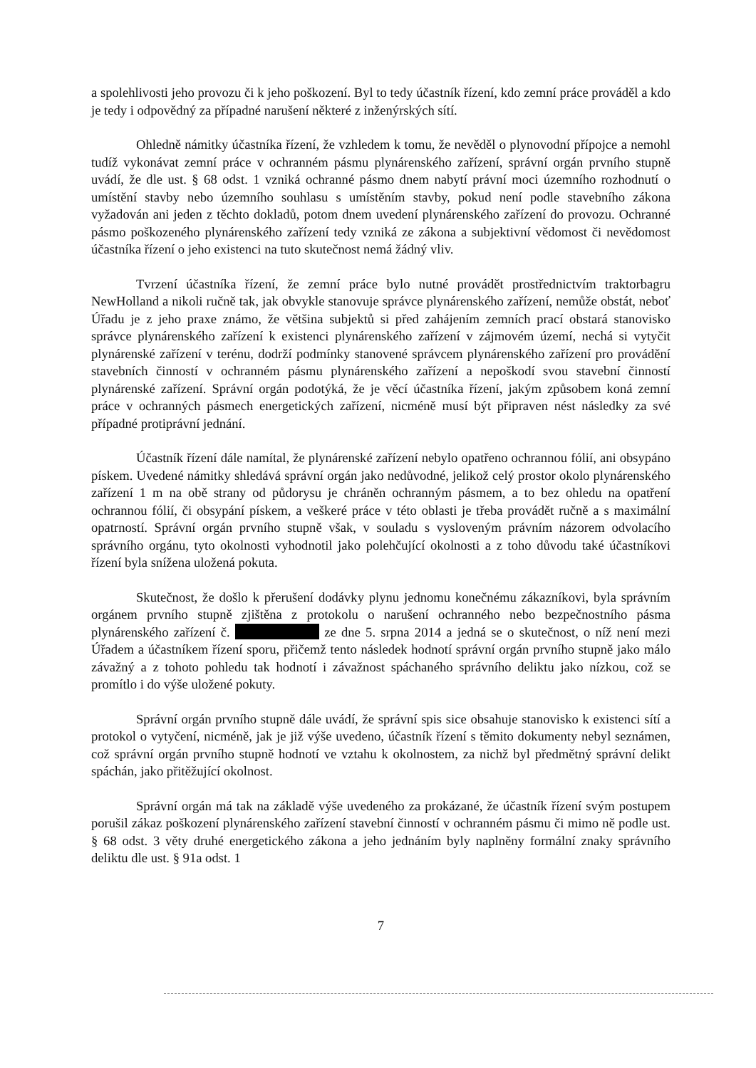a spolehlivosti jeho provozu či k jeho poškození. Byl to tedy účastník řízení, kdo zemní práce prováděl a kdo je tedy i odpovědný za případné narušení některé z inženýrských sítí.
Ohledně námitky účastníka řízení, že vzhledem k tomu, že nevěděl o plynovodní přípojce a nemohl tudíž vykonávat zemní práce v ochranném pásmu plynárenského zařízení, správní orgán prvního stupně uvádí, že dle ust. § 68 odst. 1 vzniká ochranné pásmo dnem nabytí právní moci územního rozhodnutí o umístění stavby nebo územního souhlasu s umístěním stavby, pokud není podle stavebního zákona vyžadován ani jeden z těchto dokladů, potom dnem uvedení plynárenského zařízení do provozu. Ochranné pásmo poškozeného plynárenského zařízení tedy vzniká ze zákona a subjektivní vědomost či nevědomost účastníka řízení o jeho existenci na tuto skutečnost nemá žádný vliv.
Tvrzení účastníka řízení, že zemní práce bylo nutné provádět prostřednictvím traktorbagru NewHolland a nikoli ručně tak, jak obvykle stanovuje správce plynárenského zařízení, nemůže obstát, neboť Úřadu je z jeho praxe známo, že většina subjektů si před zahájením zemních prací obstará stanovisko správce plynárenského zařízení k existenci plynárenského zařízení v zájmovém území, nechá si vytyčit plynárenské zařízení v terénu, dodrží podmínky stanovené správcem plynárenského zařízení pro provádění stavebních činností v ochranném pásmu plynárenského zařízení a nepoškodí svou stavební činností plynárenské zařízení. Správní orgán podotýká, že je věcí účastníka řízení, jakým způsobem koná zemní práce v ochranných pásmech energetických zařízení, nicméně musí být připraven nést následky za své případné protiprávní jednání.
Účastník řízení dále namítal, že plynárenské zařízení nebylo opatřeno ochrannou fólií, ani obsypáno pískem. Uvedené námitky shledává správní orgán jako nedůvodné, jelikož celý prostor okolo plynárenského zařízení 1 m na obě strany od půdorysu je chráněn ochranným pásmem, a to bez ohledu na opatření ochrannou fólií, či obsypání pískem, a veškeré práce v této oblasti je třeba provádět ručně a s maximální opatrností. Správní orgán prvního stupně však, v souladu s vysloveným právním názorem odvolacího správního orgánu, tyto okolnosti vyhodnotil jako polehčující okolnosti a z toho důvodu také účastníkovi řízení byla snížena uložená pokuta.
Skutečnost, že došlo k přerušení dodávky plynu jednomu konečnému zákazníkovi, byla správním orgánem prvního stupně zjištěna z protokolu o narušení ochranného nebo bezpečnostního pásma plynárenského zařízení č. ze dne 5. srpna 2014 a jedná se o skutečnost, o níž není mezi Úřadem a účastníkem řízení sporu, přičemž tento následek hodnotí správní orgán prvního stupně jako málo závažný a z tohoto pohledu tak hodnotí i závažnost spáchaného správního deliktu jako nízkou, což se promítlo i do výše uložené pokuty.
Správní orgán prvního stupně dále uvádí, že správní spis sice obsahuje stanovisko k existenci sítí a protokol o vytyčení, nicméně, jak je již výše uvedeno, účastník řízení s těmito dokumenty nebyl seznámen, což správní orgán prvního stupně hodnotí ve vztahu k okolnostem, za nichž byl předmětný správní delikt spáchán, jako přitěžující okolnost.
Správní orgán má tak na základě výše uvedeného za prokázané, že účastník řízení svým postupem porušil zákaz poškození plynárenského zařízení stavební činností v ochranném pásmu či mimo ně podle ust. § 68 odst. 3 věty druhé energetického zákona a jeho jednáním byly naplněny formální znaky správního deliktu dle ust. § 91a odst. 1
7